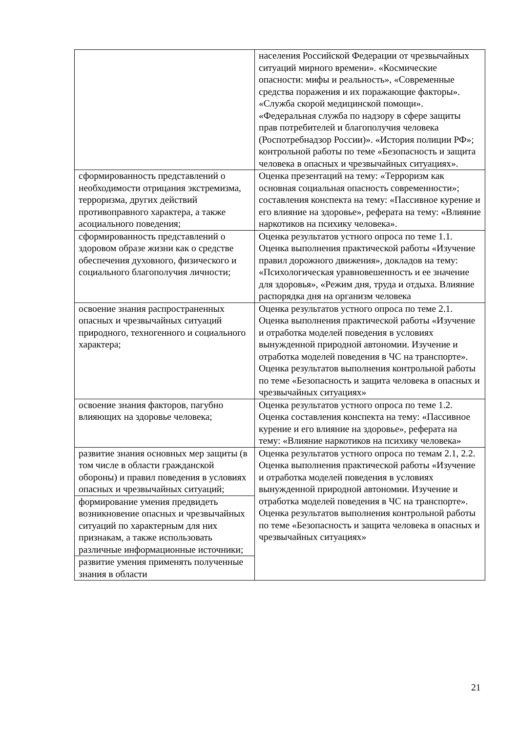| | населения Российской Федерации от чрезвычайных ситуаций мирного времени». «Космические опасности: мифы и реальность», «Современные средства поражения и их поражающие факторы». «Служба скорой медицинской помощи». «Федеральная служба по надзору в сфере защиты прав потребителей и благополучия человека (Роспотребнадзор России)». «История полиции РФ»; контрольной работы по теме «Безопасность и защита человека в опасных и чрезвычайных ситуациях». |
| сформированность представлений о необходимости отрицания экстремизма, терроризма, других действий противоправного характера, а также асоциального поведения; | Оценка презентаций на тему: «Терроризм как основная социальная опасность современности»; составления конспекта на тему: «Пассивное курение и его влияние на здоровье», реферата на тему: «Влияние наркотиков на психику человека». |
| сформированность представлений о здоровом образе жизни как о средстве обеспечения духовного, физического и социального благополучия личности; | Оценка результатов устного опроса по теме 1.1. Оценка выполнения практической работы «Изучение правил дорожного движения», докладов на тему: «Психологическая уравновешенность и ее значение для здоровья», «Режим дня, труда и отдыха. Влияние распорядка дня на организм человека |
| освоение знания распространенных опасных и чрезвычайных ситуаций природного, техногенного и социального характера; | Оценка результатов устного опроса по теме 2.1. Оценка выполнения практической работы «Изучение и отработка моделей поведения в условиях вынужденной природной автономии. Изучение и отработка моделей поведения в ЧС на транспорте». Оценка результатов выполнения контрольной работы по теме «Безопасность и защита человека в опасных и чрезвычайных ситуациях» |
| освоение знания факторов, пагубно влияющих на здоровье человека; | Оценка результатов устного опроса по теме 1.2. Оценка составления конспекта на тему: «Пассивное курение и его влияние на здоровье», реферата на тему: «Влияние наркотиков на психику человека» |
| развитие знания основных мер защиты (в том числе в области гражданской обороны) и правил поведения в условиях опасных и чрезвычайных ситуаций; | Оценка результатов устного опроса по темам 2.1, 2.2. Оценка выполнения практической работы «Изучение и отработка моделей поведения в условиях вынужденной природной автономии. Изучение и отработка моделей поведения в ЧС на транспорте». Оценка результатов выполнения контрольной работы по теме «Безопасность и защита человека в опасных и чрезвычайных ситуациях» |
| формирование умения предвидеть возникновение опасных и чрезвычайных ситуаций по характерным для них признакам, а также использовать различные информационные источники; | |
| развитие умения применять полученные знания в области | |
21